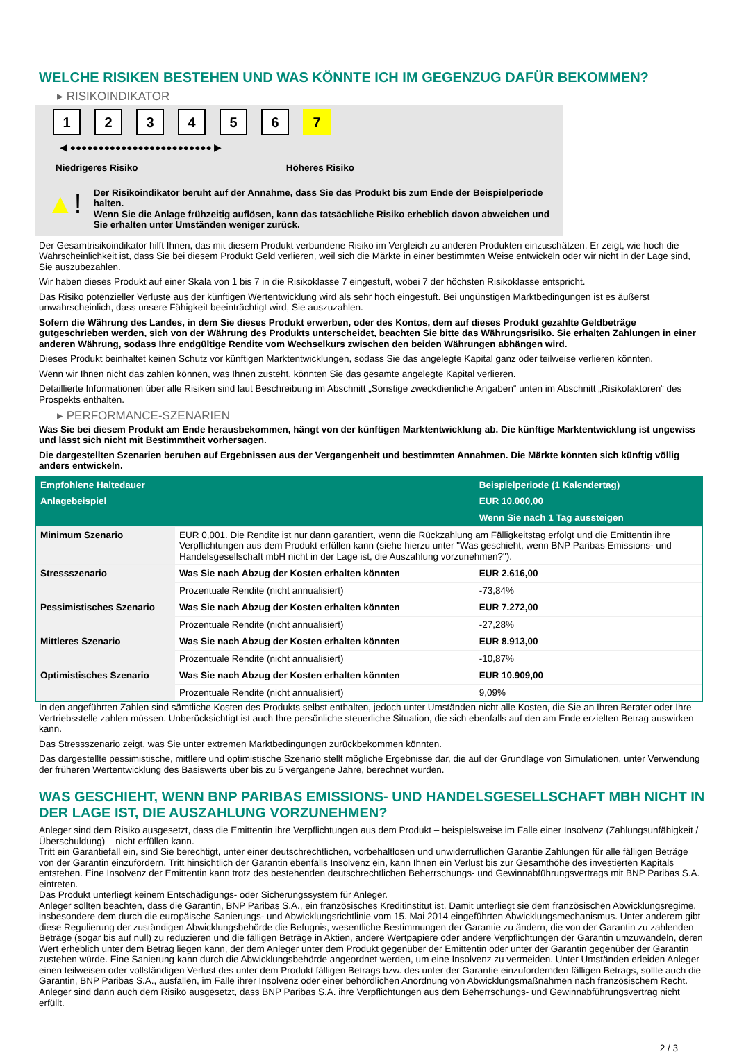WELCHE RISIKEN BESTEHEN UND WAS KÖNNTE ICH IM GEGENZUG DAFÜR BEKOMMEN?
▸ RISIKOINDIKATOR
123456 7
◀ ●●●●●●●●●●●●●●●●●●●●●●●●● ▶
Niedrigeres Risiko Höheres Risiko
▲!
Der Risikoindikator beruht auf der Annahme, dass Sie das Produkt bis zum Ende der Beispielperiode halten.
Wenn Sie die Anlage frühzeitig auflösen, kann das tatsächliche Risiko erheblich davon abweichen und Sie erhalten unter Umständen weniger zurück.
Der Gesamtrisikoindikator hilft Ihnen, das mit diesem Produkt verbundene Risiko im Vergleich zu anderen Produkten einzuschätzen. Er zeigt, wie hoch die Wahrscheinlichkeit ist, dass Sie bei diesem Produkt Geld verlieren, weil sich die Märkte in einer bestimmten Weise entwickeln oder wir nicht in der Lage sind, Sie auszubezahlen.
Wir haben dieses Produkt auf einer Skala von 1 bis 7 in die Risikoklasse 7 eingestuft, wobei 7 der höchsten Risikoklasse entspricht.
Das Risiko potenzieller Verluste aus der künftigen Wertentwicklung wird als sehr hoch eingestuft. Bei ungünstigen Marktbedingungen ist es äußerst unwahrscheinlich, dass unsere Fähigkeit beeinträchtigt wird, Sie auszuzahlen.
Sofern die Währung des Landes, in dem Sie dieses Produkt erwerben, oder des Kontos, dem auf dieses Produkt gezahlte Geldbeträge gutgeschrieben werden, sich von der Währung des Produkts unterscheidet, beachten Sie bitte das Währungsrisiko. Sie erhalten Zahlungen in einer anderen Währung, sodass Ihre endgültige Rendite vom Wechselkurs zwischen den beiden Währungen abhängen wird.
Dieses Produkt beinhaltet keinen Schutz vor künftigen Marktentwicklungen, sodass Sie das angelegte Kapital ganz oder teilweise verlieren könnten.
Wenn wir Ihnen nicht das zahlen können, was Ihnen zusteht, könnten Sie das gesamte angelegte Kapital verlieren.
Detaillierte Informationen über alle Risiken sind laut Beschreibung im Abschnitt „Sonstige zweckdienliche Angaben“ unten im Abschnitt „Risikofaktoren“ des Prospekts enthalten.
▸ PERFORMANCE-SZENARIEN
Was Sie bei diesem Produkt am Ende herausbekommen, hängt von der künftigen Marktentwicklung ab. Die künftige Marktentwicklung ist ungewiss und lässt sich nicht mit Bestimmtheit vorhersagen.
Die dargestellten Szenarien beruhen auf Ergebnissen aus der Vergangenheit und bestimmten Annahmen. Die Märkte könnten sich künftig völlig anders entwickeln.
| Empfohlene Haltedauer | | Beispielperiode (1 Kalendertag) |
| --- | --- | --- |
| Anlagebeispiel | | EUR 10.000,00 |
| | | Wenn Sie nach 1 Tag aussteigen |
| Minimum Szenario | EUR 0,001. Die Rendite ist nur dann garantiert, wenn die Rückzahlung am Fälligkeitstag erfolgt und die Emittentin ihre Verpflichtungen aus dem Produkt erfüllen kann (siehe hierzu unter "Was geschieht, wenn BNP Paribas Emissions- und Handelsgesellschaft mbH nicht in der Lage ist, die Auszahlung vorzunehmen?"). | |
| Stressszenario | Was Sie nach Abzug der Kosten erhalten könnten | EUR 2.616,00 |
| | Prozentuale Rendite (nicht annualisiert) | -73,84% |
| Pessimistisches Szenario | Was Sie nach Abzug der Kosten erhalten könnten | EUR 7.272,00 |
| | Prozentuale Rendite (nicht annualisiert) | -27,28% |
| Mittleres Szenario | Was Sie nach Abzug der Kosten erhalten könnten | EUR 8.913,00 |
| | Prozentuale Rendite (nicht annualisiert) | -10,87% |
| Optimistisches Szenario | Was Sie nach Abzug der Kosten erhalten könnten | EUR 10.909,00 |
| | Prozentuale Rendite (nicht annualisiert) | 9,09% |
In den angeführten Zahlen sind sämtliche Kosten des Produkts selbst enthalten, jedoch unter Umständen nicht alle Kosten, die Sie an Ihren Berater oder Ihre Vertriebsstelle zahlen müssen. Unberücksichtigt ist auch Ihre persönliche steuerliche Situation, die sich ebenfalls auf den am Ende erzielten Betrag auswirken kann.
Das Stressszenario zeigt, was Sie unter extremen Marktbedingungen zurückbekommen könnten.
Das dargestellte pessimistische, mittlere und optimistische Szenario stellt mögliche Ergebnisse dar, die auf der Grundlage von Simulationen, unter Verwendung der früheren Wertentwicklung des Basiswerts über bis zu 5 vergangene Jahre, berechnet wurden.
WAS GESCHIEHT, WENN BNP PARIBAS EMISSIONS- UND HANDELSGESELLSCHAFT MBH NICHT IN DER LAGE IST, DIE AUSZAHLUNG VORZUNEHMEN?
Anleger sind dem Risiko ausgesetzt, dass die Emittentin ihre Verpflichtungen aus dem Produkt – beispielsweise im Falle einer Insolvenz (Zahlungsunfähigkeit / Überschuldung) – nicht erfüllen kann.
Tritt ein Garantiefall ein, sind Sie berechtigt, unter einer deutschrechtlichen, vorbehaltlosen und unwiderruflichen Garantie Zahlungen für alle fälligen Beträge von der Garantin einzufordern. Tritt hinsichtlich der Garantin ebenfalls Insolvenz ein, kann Ihnen ein Verlust bis zur Gesamthöhe des investierten Kapitals entstehen. Eine Insolvenz der Emittentin kann trotz des bestehenden deutschrechtlichen Beherrschungs- und Gewinnabführungsvertrags mit BNP Paribas S.A. eintreten.
Das Produkt unterliegt keinem Entschädigungs- oder Sicherungssystem für Anleger.
Anleger sollten beachten, dass die Garantin, BNP Paribas S.A., ein französisches Kreditinstitut ist. Damit unterliegt sie dem französischen Abwicklungsregime, insbesondere dem durch die europäische Sanierungs- und Abwicklungsrichtlinie vom 15. Mai 2014 eingeführten Abwicklungsmechanismus. Unter anderem gibt diese Regulierung der zuständigen Abwicklungsbehörde die Befugnis, wesentliche Bestimmungen der Garantie zu ändern, die von der Garantin zu zahlenden Beträge (sogar bis auf null) zu reduzieren und die fälligen Beträge in Aktien, andere Wertpapiere oder andere Verpflichtungen der Garantin umzuwandeln, deren Wert erheblich unter dem Betrag liegen kann, der dem Anleger unter dem Produkt gegenüber der Emittentin oder unter der Garantin gegenüber der Garantin zustehen würde. Eine Sanierung kann durch die Abwicklungsbehörde angeordnet werden, um eine Insolvenz zu vermeiden. Unter Umständen erleiden Anleger einen teilweisen oder vollständigen Verlust des unter dem Produkt fälligen Betrags bzw. des unter der Garantie einzufordernden fälligen Betrags, sollte auch die Garantin, BNP Paribas S.A., ausfallen, im Falle ihrer Insolvenz oder einer behördlichen Anordnung von Abwicklungsmaßnahmen nach französischem Recht. Anleger sind dann auch dem Risiko ausgesetzt, dass BNP Paribas S.A. ihre Verpflichtungen aus dem Beherrschungs- und Gewinnabführungsvertrag nicht erfüllt.
2 / 3